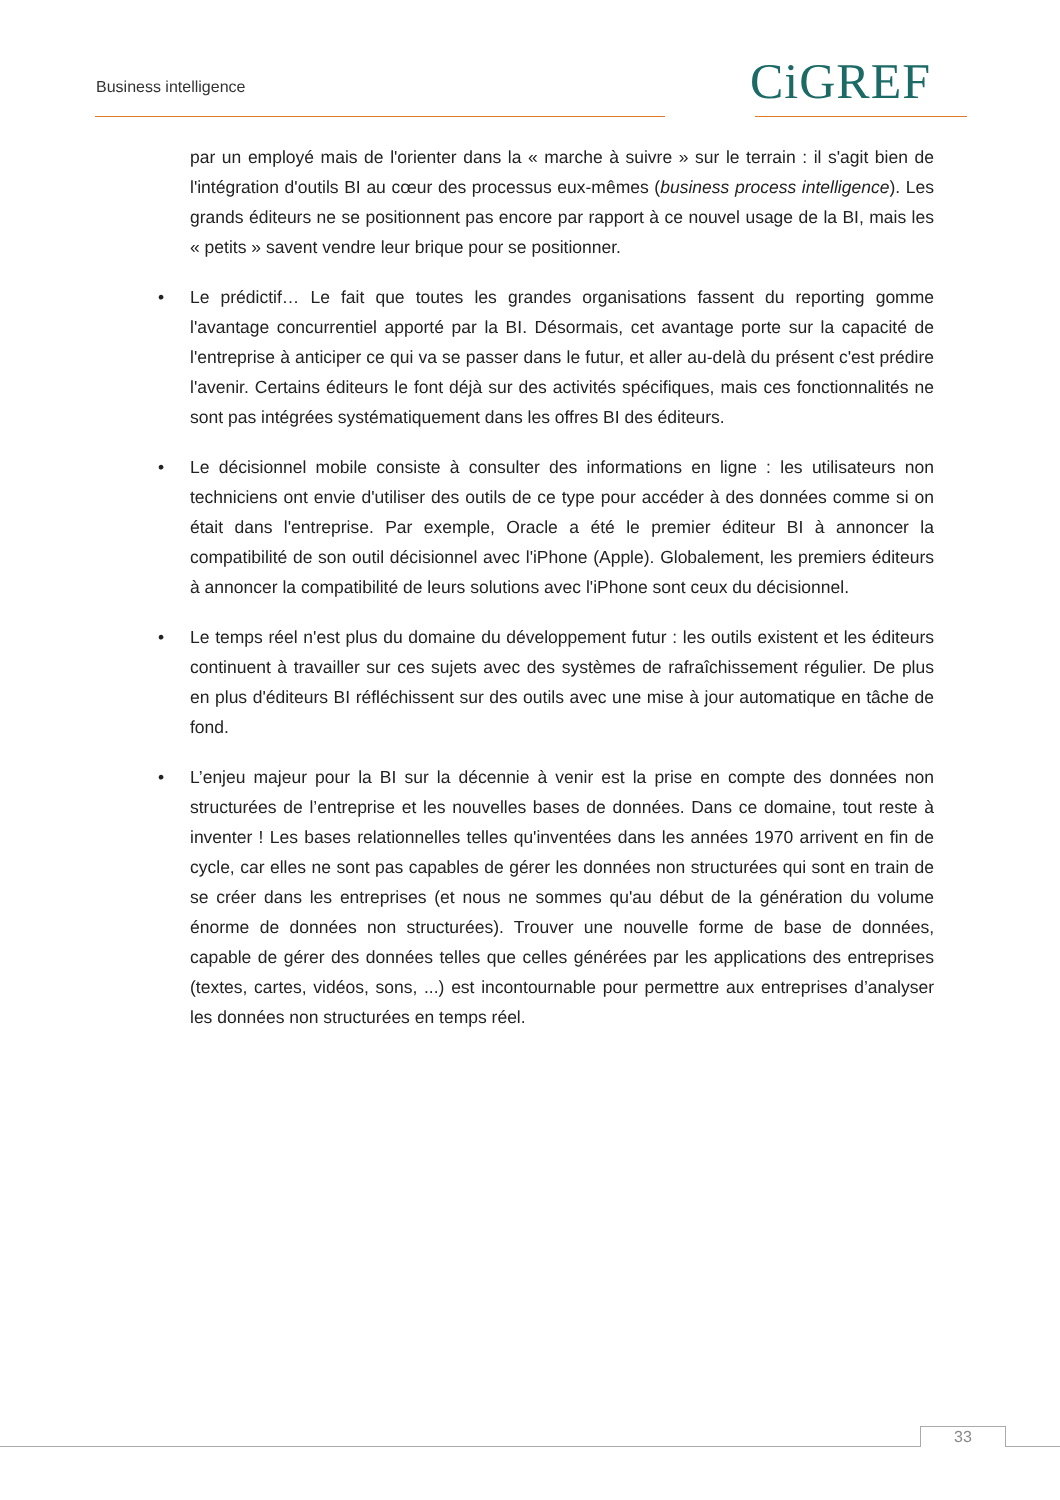Business intelligence CiGREF
par un employé mais de l'orienter dans la « marche à suivre » sur le terrain : il s'agit bien de l'intégration d'outils BI au cœur des processus eux-mêmes (business process intelligence). Les grands éditeurs ne se positionnent pas encore par rapport à ce nouvel usage de la BI, mais les « petits » savent vendre leur brique pour se positionner.
• Le prédictif… Le fait que toutes les grandes organisations fassent du reporting gomme l'avantage concurrentiel apporté par la BI. Désormais, cet avantage porte sur la capacité de l'entreprise à anticiper ce qui va se passer dans le futur, et aller au-delà du présent c'est prédire l'avenir. Certains éditeurs le font déjà sur des activités spécifiques, mais ces fonctionnalités ne sont pas intégrées systématiquement dans les offres BI des éditeurs.
• Le décisionnel mobile consiste à consulter des informations en ligne : les utilisateurs non techniciens ont envie d'utiliser des outils de ce type pour accéder à des données comme si on était dans l'entreprise. Par exemple, Oracle a été le premier éditeur BI à annoncer la compatibilité de son outil décisionnel avec l'iPhone (Apple). Globalement, les premiers éditeurs à annoncer la compatibilité de leurs solutions avec l'iPhone sont ceux du décisionnel.
• Le temps réel n'est plus du domaine du développement futur : les outils existent et les éditeurs continuent à travailler sur ces sujets avec des systèmes de rafraîchissement régulier. De plus en plus d'éditeurs BI réfléchissent sur des outils avec une mise à jour automatique en tâche de fond.
• L’enjeu majeur pour la BI sur la décennie à venir est la prise en compte des données non structurées de l’entreprise et les nouvelles bases de données. Dans ce domaine, tout reste à inventer ! Les bases relationnelles telles qu'inventées dans les années 1970 arrivent en fin de cycle, car elles ne sont pas capables de gérer les données non structurées qui sont en train de se créer dans les entreprises (et nous ne sommes qu'au début de la génération du volume énorme de données non structurées). Trouver une nouvelle forme de base de données, capable de gérer des données telles que celles générées par les applications des entreprises (textes, cartes, vidéos, sons, ...) est incontournable pour permettre aux entreprises d’analyser les données non structurées en temps réel.
33